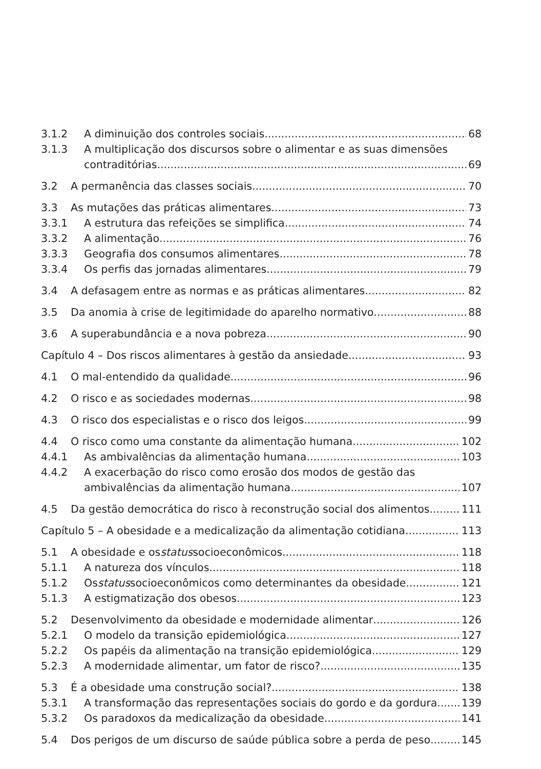3.1.2 A diminuição dos controles sociais 68
3.1.3 A multiplicação dos discursos sobre o alimentar e as suas dimensões
contraditórias 69
3.2 A permanência das classes sociais 70
3.3 As mutações das práticas alimentares 73
3.3.1 A estrutura das refeições se simplifica 74
3.3.2 A alimentação 76
3.3.3 Geografia dos consumos alimentares 78
3.3.4 Os perfis das jornadas alimentares 79
3.4 A defasagem entre as normas e as práticas alimentares 82
3.5 Da anomia à crise de legitimidade do aparelho normativo 88
3.6 A superabundância e a nova pobreza 90
Capítulo 4 – Dos riscos alimentares à gestão da ansiedade 93
4.1 O mal-entendido da qualidade 96
4.2 O risco e as sociedades modernas 98
4.3 O risco dos especialistas e o risco dos leigos 99
4.4 O risco como uma constante da alimentação humana 102
4.4.1 As ambivalências da alimentação humana 103
4.4.2 A exacerbação do risco como erosão dos modos de gestão das
ambivalências da alimentação humana 107
4.5 Da gestão democrática do risco à reconstrução social dos alimentos 111
Capítulo 5 – A obesidade e a medicalização da alimentação cotidiana 113
5.1 A obesidade e os status socioeconômicos 118
5.1.1 A natureza dos vínculos 118
5.1.2 Os status socioeconômicos como determinantes da obesidade 121
5.1.3 A estigmatização dos obesos 123
5.2 Desenvolvimento da obesidade e modernidade alimentar 126
5.2.1 O modelo da transição epidemiológica 127
5.2.2 Os papéis da alimentação na transição epidemiológica 129
5.2.3 A modernidade alimentar, um fator de risco? 135
5.3 É a obesidade uma construção social? 138
5.3.1 A transformação das representações sociais do gordo e da gordura 139
5.3.2 Os paradoxos da medicalização da obesidade 141
5.4 Dos perigos de um discurso de saúde pública sobre a perda de peso 145